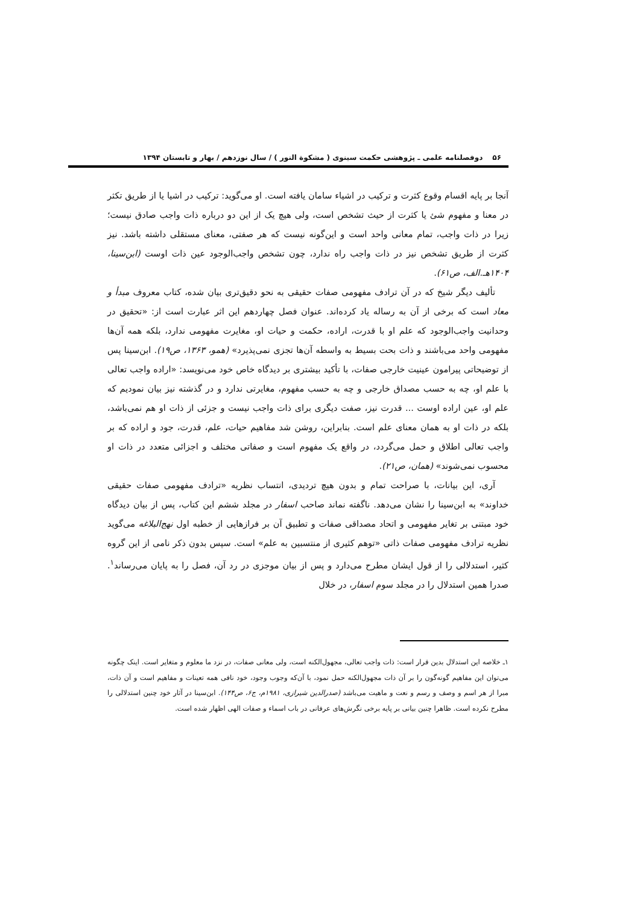۵۶ دوفصلنامه علمی ـ پژوهشی حکمت سینوی ( مشکوة النور ) / سال نوزدهم / بهار و تابستان ۱۳۹۴
آنجا بر پایه اقسام وقوع کثرت و ترکیب در اشیاء سامان یافته است. او می‌گوید: ترکیب در اشیا یا از طریق تکثر در معنا و مفهوم شئ یا کثرت از حیث تشخص است، ولی هیچ یک از این دو درباره ذات واجب صادق نیست؛ زیرا در ذات واجب، تمام معانی واحد است و این‌گونه نیست که هر صفتی، معنای مستقلی داشته باشد. نیز کثرت از طریق تشخص نیز در ذات واجب راه ندارد، چون تشخص واجب‌الوجود عین ذات اوست (ابن‌سینا، ۱۴۰۴هـ.الف، ص۶۱).
تألیف دیگر شیخ که در آن ترادف مفهومی صفات حقیقی به نحو دقیق‌تری بیان شده، کتاب معروف مبدأ و معاد است که برخی از آن به رساله یاد کرده‌اند. عنوان فصل چهاردهم این اثر عبارت است از: «تحقیق در وحدانیت واجب‌الوجود که علم او با قدرت، اراده، حکمت و حیات او، مغایرت مفهومی ندارد، بلکه همه آن‌ها مفهومی واحد می‌باشند و ذات بحت بسیط به واسطه آن‌ها تجزی نمی‌پذیرد» (همو، ۱۳۶۳، ص۱۹). ابن‌سینا پس از توضیحاتی پیرامون عینیت خارجی صفات، با تأکید بیشتری بر دیدگاه خاص خود می‌نویسد: «اراده واجب تعالی با علم او، چه به حسب مصداق خارجی و چه به حسب مفهوم، مغایرتی ندارد و در گذشته نیز بیان نمودیم که علم او، عین اراده اوست ... قدرت نیز، صفت دیگری برای ذات واجب نیست و جزئی از ذات او هم نمی‌باشد، بلکه در ذات او به همان معنای علم است. بنابراین، روشن شد مفاهیم حیات، علم، قدرت، جود و اراده که بر واجب تعالی اطلاق و حمل می‌گردد، در واقع یک مفهوم است و صفاتی مختلف و اجزائی متعدد در ذات او محسوب نمی‌شوند» (همان، ص۲۱).
آری، این بیانات، با صراحت تمام و بدون هیچ تردیدی، انتساب نظریه «ترادف مفهومی صفات حقیقی خداوند» به ابن‌سینا را نشان می‌دهد. ناگفته نماند صاحب اسفار در مجلد ششم این کتاب، پس از بیان دیدگاه خود مبتنی بر تغایر مفهومی و اتحاد مصداقی صفات و تطبیق آن بر فرازهایی از خطبه اول نهج‌البلاغه می‌گوید نظریه ترادف مفهومی صفات ذاتی «توهم کثیری از منتسبین به علم» است. سپس بدون ذکر نامی از این گروه کثیر، استدلالی را از قول ایشان مطرح می‌دارد و پس از بیان موجزی در رد آن، فصل را به پایان می‌رساند<sup>۱</sup>. صدرا همین استدلال را در مجلد سوم اسفار، در خلال
۱ـ خلاصه این استدلال بدین قرار است: ذات واجب تعالی، مجهول‌الکنه است، ولی معانی صفات، در نزد ما معلوم و متغایر است. اینک چگونه می‌توان این مفاهیم گونه‌گون را بر آن ذات مجهول‌الکنه حمل نمود، با آن‌که وجوب وجود، خود نافی همه تعینات و مفاهیم است و آن ذات، مبرا از هر اسم و وصف و رسم و نعت و ماهیت می‌باشد (صدرالدین شیرازی، ۱۹۸۱م، ج۶، ص۱۴۴). ابن‌سینا در آثار خود چنین استدلالی را مطرح نکرده است. ظاهرا چنین بیانی بر پایه برخی نگرش‌های عرفانی در باب اسماء و صفات الهی اظهار شده است.